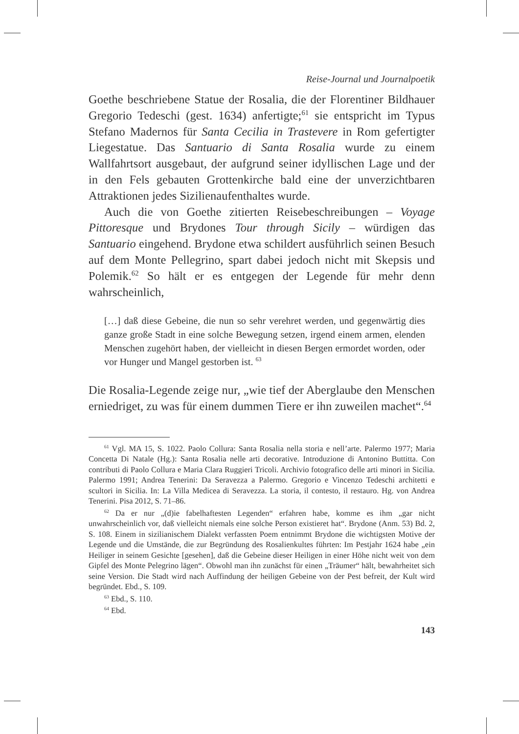Reise-Journal und Journalpoetik
Goethe beschriebene Statue der Rosalia, die der Florentiner Bildhauer Gregorio Tedeschi (gest. 1634) anfertigte;<sup>61</sup> sie entspricht im Typus Stefano Madernos für Santa Cecilia in Trastevere in Rom gefertigter Liegestatue. Das Santuario di Santa Rosalia wurde zu einem Wallfahrtsort ausgebaut, der aufgrund seiner idyllischen Lage und der in den Fels gebauten Grottenkirche bald eine der unverzichtbaren Attraktionen jedes Sizilienaufenthaltes wurde.
Auch die von Goethe zitierten Reisebeschreibungen – Voyage Pittoresque und Brydones Tour through Sicily – würdigen das Santuario eingehend. Brydone etwa schildert ausführlich seinen Besuch auf dem Monte Pellegrino, spart dabei jedoch nicht mit Skepsis und Polemik.<sup>62</sup> So hält er es entgegen der Legende für mehr denn wahrscheinlich,
[…] daß diese Gebeine, die nun so sehr verehret werden, und gegenwärtig dies ganze große Stadt in eine solche Bewegung setzen, irgend einem armen, elenden Menschen zugehört haben, der vielleicht in diesen Bergen ermordet worden, oder vor Hunger und Mangel gestorben ist. <sup>63</sup>
Die Rosalia-Legende zeige nur, „wie tief der Aberglaube den Menschen erniedriget, zu was für einem dummen Tiere er ihn zuweilen machet“.<sup>64</sup>
<sup>61</sup> Vgl. MA 15, S. 1022. Paolo Collura: Santa Rosalia nella storia e nell’arte. Palermo 1977; Maria Concetta Di Natale (Hg.): Santa Rosalia nelle arti decorative. Introduzione di Antonino Buttitta. Con contributi di Paolo Collura e Maria Clara Ruggieri Tricoli. Archivio fotografico delle arti minori in Sicilia. Palermo 1991; Andrea Tenerini: Da Seravezza a Palermo. Gregorio e Vincenzo Tedeschi architetti e scultori in Sicilia. In: La Villa Medicea di Seravezza. La storia, il contesto, il restauro. Hg. von Andrea Tenerini. Pisa 2012, S. 71–86.
<sup>62</sup> Da er nur „(d)ie fabelhaftesten Legenden“ erfahren habe, komme es ihm „gar nicht unwahrscheinlich vor, daß vielleicht niemals eine solche Person existieret hat“. Brydone (Anm. 53) Bd. 2, S. 108. Einem in sizilianischem Dialekt verfassten Poem entnimmt Brydone die wichtigsten Motive der Legende und die Umstände, die zur Begründung des Rosalienkultes führten: Im Pestjahr 1624 habe „ein Heiliger in seinem Gesichte [gesehen], daß die Gebeine dieser Heiligen in einer Höhe nicht weit von dem Gipfel des Monte Pelegrino lägen“. Obwohl man ihn zunächst für einen „Träumer“ hält, bewahrheitet sich seine Version. Die Stadt wird nach Auffindung der heiligen Gebeine von der Pest befreit, der Kult wird begründet. Ebd., S. 109.
<sup>63</sup> Ebd., S. 110.
<sup>64</sup> Ebd.
143